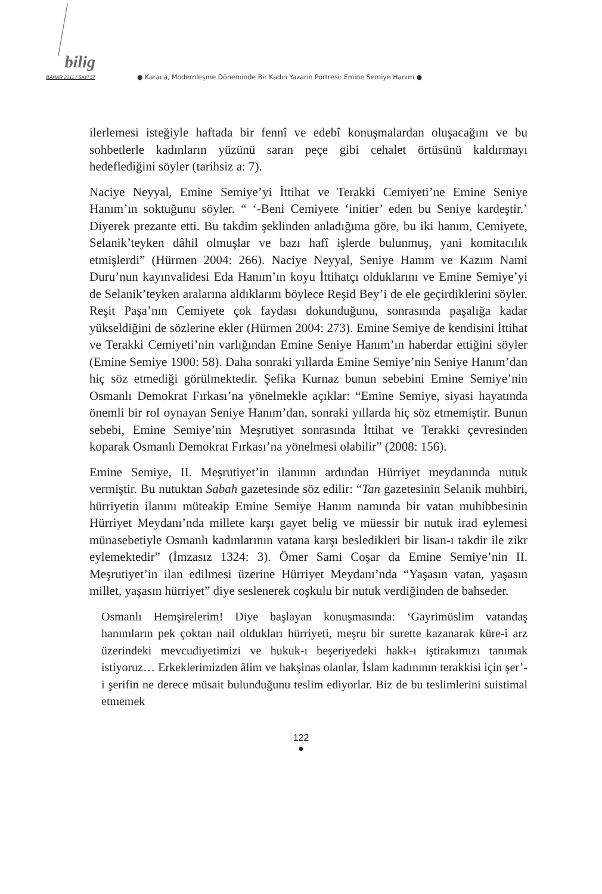bilig
BAHAR 2011 / SAYI 57
● Karaca, Modernleşme Döneminde Bir Kadın Yazarın Portresi: Emine Semiye Hanım ●
ilerlemesi isteğiyle haftada bir fennî ve edebî konuşmalardan oluşacağını ve bu sohbetlerle kadınların yüzünü saran peçe gibi cehalet örtüsünü kaldırmayı hedeflediğini söyler (tarihsiz a: 7).
Naciye Neyyal, Emine Semiye’yi İttihat ve Terakki Cemiyeti’ne Emine Seniye Hanım’ın soktuğunu söyler. “ ‘-Beni Cemiyete ‘initier’ eden bu Seniye kardeştir.’ Diyerek prezante etti. Bu takdim şeklinden anladığıma göre, bu iki hanım, Cemiyete, Selanik’teyken dâhil olmuşlar ve bazı hafî işlerde bulunmuş, yani komitacılık etmişlerdi” (Hürmen 2004: 266). Naciye Neyyal, Seniye Hanım ve Kazım Nami Duru’nun kayınvalidesi Eda Hanım’ın koyu İttihatçı olduklarını ve Emine Semiye’yi de Selanik’teyken aralarına aldıklarını böylece Reşid Bey’i de ele geçirdiklerini söyler. Reşit Paşa’nın Cemiyete çok faydası dokunduğunu, sonrasında paşalığa kadar yükseldiğini de sözlerine ekler (Hürmen 2004: 273). Emine Semiye de kendisini İttihat ve Terakki Cemiyeti’nin varlığından Emine Seniye Hanım’ın haberdar ettiğini söyler (Emine Semiye 1900: 58). Daha sonraki yıllarda Emine Semiye’nin Seniye Hanım’dan hiç söz etmediği görülmektedir. Şefika Kurnaz bunun sebebini Emine Semiye’nin Osmanlı Demokrat Fırkası’na yönelmekle açıklar: “Emine Semiye, siyasi hayatında önemli bir rol oynayan Seniye Hanım’dan, sonraki yıllarda hiç söz etmemiştir. Bunun sebebi, Emine Semiye’nin Meşrutiyet sonrasında İttihat ve Terakki çevresinden koparak Osmanlı Demokrat Fırkası’na yönelmesi olabilir” (2008: 156).
Emine Semiye, II. Meşrutiyet’in ilanının ardından Hürriyet meydanında nutuk vermiştir. Bu nutuktan Sabah gazetesinde söz edilir: “Tan gazetesinin Selanik muhbiri, hürriyetin ilanını müteakip Emine Semiye Hanım namında bir vatan muhibbesinin Hürriyet Meydanı’nda millete karşı gayet belig ve müessir bir nutuk irad eylemesi münasebetiyle Osmanlı kadınlarının vatana karşı besledikleri bir lisan-ı takdir ile zikr eylemektedir” (İmzasız 1324: 3). Ömer Sami Coşar da Emine Semiye’nin II. Meşrutiyet’in ilan edilmesi üzerine Hürriyet Meydanı’nda “Yaşasın vatan, yaşasın millet, yaşasın hürriyet” diye seslenerek coşkulu bir nutuk verdiğinden de bahseder.
Osmanlı Hemşirelerim! Diye başlayan konuşmasında: ‘Gayrimüslim vatandaş hanımların pek çoktan nail oldukları hürriyeti, meşru bir surette kazanarak küre-i arz üzerindeki mevcudiyetimizi ve hukuk-ı beşeriyedeki hakk-ı iştirakımızı tanımak istiyoruz… Erkeklerimizden âlim ve hakşinas olanlar, İslam kadınının terakkisi için şer’-i şerifin ne derece müsait bulunduğunu teslim ediyorlar. Biz de bu teslimlerini suistimal etmemek
122
●